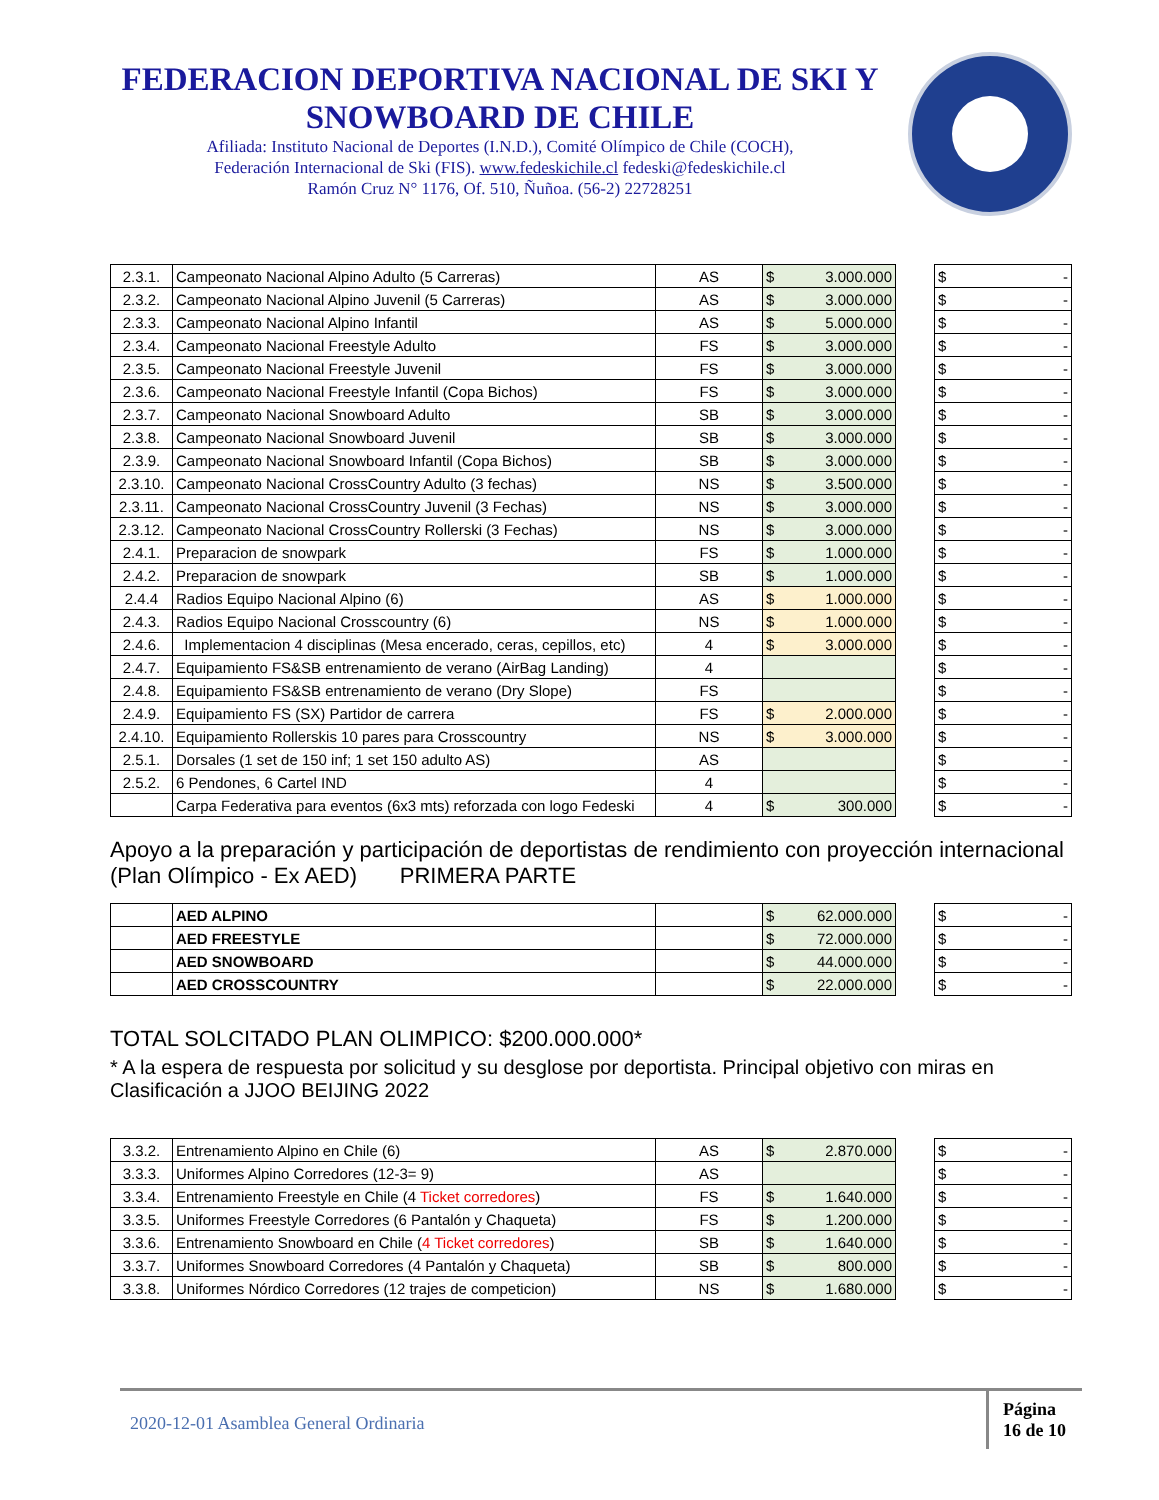FEDERACION DEPORTIVA NACIONAL DE SKI Y SNOWBOARD DE CHILE
Afiliada: Instituto Nacional de Deportes (I.N.D.), Comité Olímpico de Chile (COCH),
Federación Internacional de Ski (FIS). www.fedeskichile.cl fedeski@fedeskichile.cl
Ramón Cruz N° 1176, Of. 510, Ñuñoa. (56-2) 22728251
| 2.3.1. | Campeonato Nacional Alpino Adulto (5 Carreras) | AS | $ 3.000.000 | | $ - |
| 2.3.2. | Campeonato Nacional Alpino Juvenil (5 Carreras) | AS | $ 3.000.000 | | $ - |
| 2.3.3. | Campeonato Nacional Alpino Infantil | AS | $ 5.000.000 | | $ - |
| 2.3.4. | Campeonato Nacional Freestyle Adulto | FS | $ 3.000.000 | | $ - |
| 2.3.5. | Campeonato Nacional Freestyle Juvenil | FS | $ 3.000.000 | | $ - |
| 2.3.6. | Campeonato Nacional Freestyle Infantil (Copa Bichos) | FS | $ 3.000.000 | | $ - |
| 2.3.7. | Campeonato Nacional Snowboard Adulto | SB | $ 3.000.000 | | $ - |
| 2.3.8. | Campeonato Nacional Snowboard Juvenil | SB | $ 3.000.000 | | $ - |
| 2.3.9. | Campeonato Nacional Snowboard Infantil (Copa Bichos) | SB | $ 3.000.000 | | $ - |
| 2.3.10. | Campeonato Nacional CrossCountry Adulto (3 fechas) | NS | $ 3.500.000 | | $ - |
| 2.3.11. | Campeonato Nacional CrossCountry Juvenil (3 Fechas) | NS | $ 3.000.000 | | $ - |
| 2.3.12. | Campeonato Nacional CrossCountry Rollerski (3 Fechas) | NS | $ 3.000.000 | | $ - |
| 2.4.1. | Preparacion de snowpark | FS | $ 1.000.000 | | $ - |
| 2.4.2. | Preparacion de snowpark | SB | $ 1.000.000 | | $ - |
| 2.4.4 | Radios Equipo Nacional Alpino (6) | AS | $ 1.000.000 | | $ - |
| 2.4.3. | Radios Equipo Nacional Crosscountry (6) | NS | $ 1.000.000 | | $ - |
| 2.4.6. | Implementacion 4 disciplinas (Mesa encerado, ceras, cepillos, etc) | 4 | $ 3.000.000 | | $ - |
| 2.4.7. | Equipamiento FS&SB entrenamiento de verano (AirBag Landing) | 4 | | | $ - |
| 2.4.8. | Equipamiento FS&SB entrenamiento de verano (Dry Slope) | FS | | | $ - |
| 2.4.9. | Equipamiento FS (SX) Partidor de carrera | FS | $ 2.000.000 | | $ - |
| 2.4.10. | Equipamiento Rollerskis 10 pares para Crosscountry | NS | $ 3.000.000 | | $ - |
| 2.5.1. | Dorsales (1 set de 150 inf; 1 set 150 adulto AS) | AS | | | $ - |
| 2.5.2. | 6 Pendones, 6 Cartel IND | 4 | | | $ - |
| | Carpa Federativa para eventos (6x3 mts) reforzada con logo Fedeski | 4 | $ 300.000 | | $ - |
Apoyo a la preparación y participación de deportistas de rendimiento con proyección internacional (Plan Olímpico - Ex AED) PRIMERA PARTE
| | AED ALPINO | | $ 62.000.000 | | $ - |
| | AED FREESTYLE | | $ 72.000.000 | | $ - |
| | AED SNOWBOARD | | $ 44.000.000 | | $ - |
| | AED CROSSCOUNTRY | | $ 22.000.000 | | $ - |
TOTAL SOLCITADO PLAN OLIMPICO: $200.000.000*
* A la espera de respuesta por solicitud y su desglose por deportista. Principal objetivo con miras en Clasificación a JJOO BEIJING 2022
| 3.3.2. | Entrenamiento Alpino en Chile (6) | AS | $ 2.870.000 | | $ - |
| 3.3.3. | Uniformes Alpino Corredores (12-3= 9) | AS | | | $ - |
| 3.3.4. | Entrenamiento Freestyle en Chile (4 Ticket corredores ) | FS | $ 1.640.000 | | $ - |
| 3.3.5. | Uniformes Freestyle Corredores (6 Pantalón y Chaqueta) | FS | $ 1.200.000 | | $ - |
| 3.3.6. | Entrenamiento Snowboard en Chile ( 4 Ticket corredores ) | SB | $ 1.640.000 | | $ - |
| 3.3.7. | Uniformes Snowboard Corredores (4 Pantalón y Chaqueta) | SB | $ 800.000 | | $ - |
| 3.3.8. | Uniformes Nórdico Corredores (12 trajes de competicion) | NS | $ 1.680.000 | | $ - |
2020-12-01 Asamblea General Ordinaria
Página
16 de 10